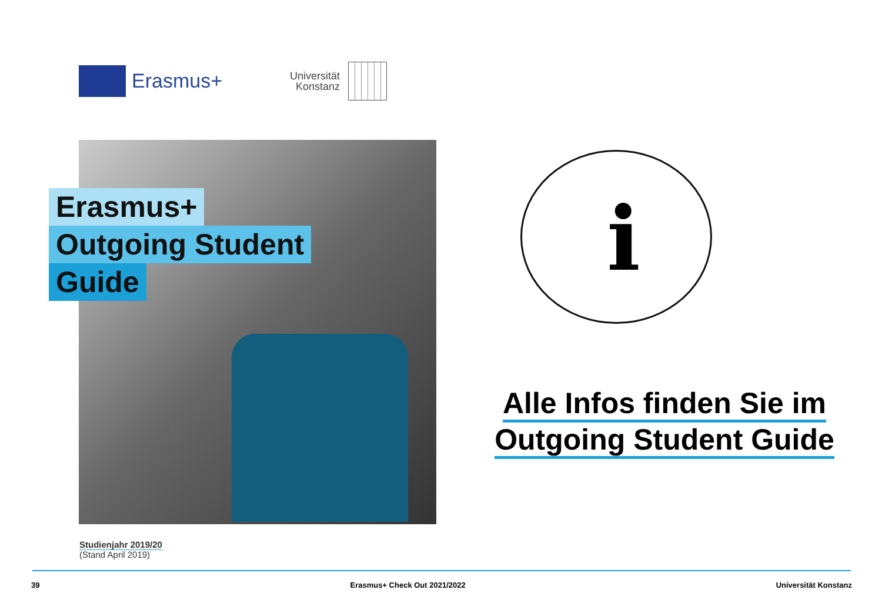Erasmus+
Universität
Konstanz
Erasmus+
Outgoing Student
Guide
Studienjahr 2019/20
(Stand April 2019)
i
Alle Infos finden Sie im
Outgoing Student Guide
39 Erasmus+ Check Out 2021/2022 Universität Konstanz